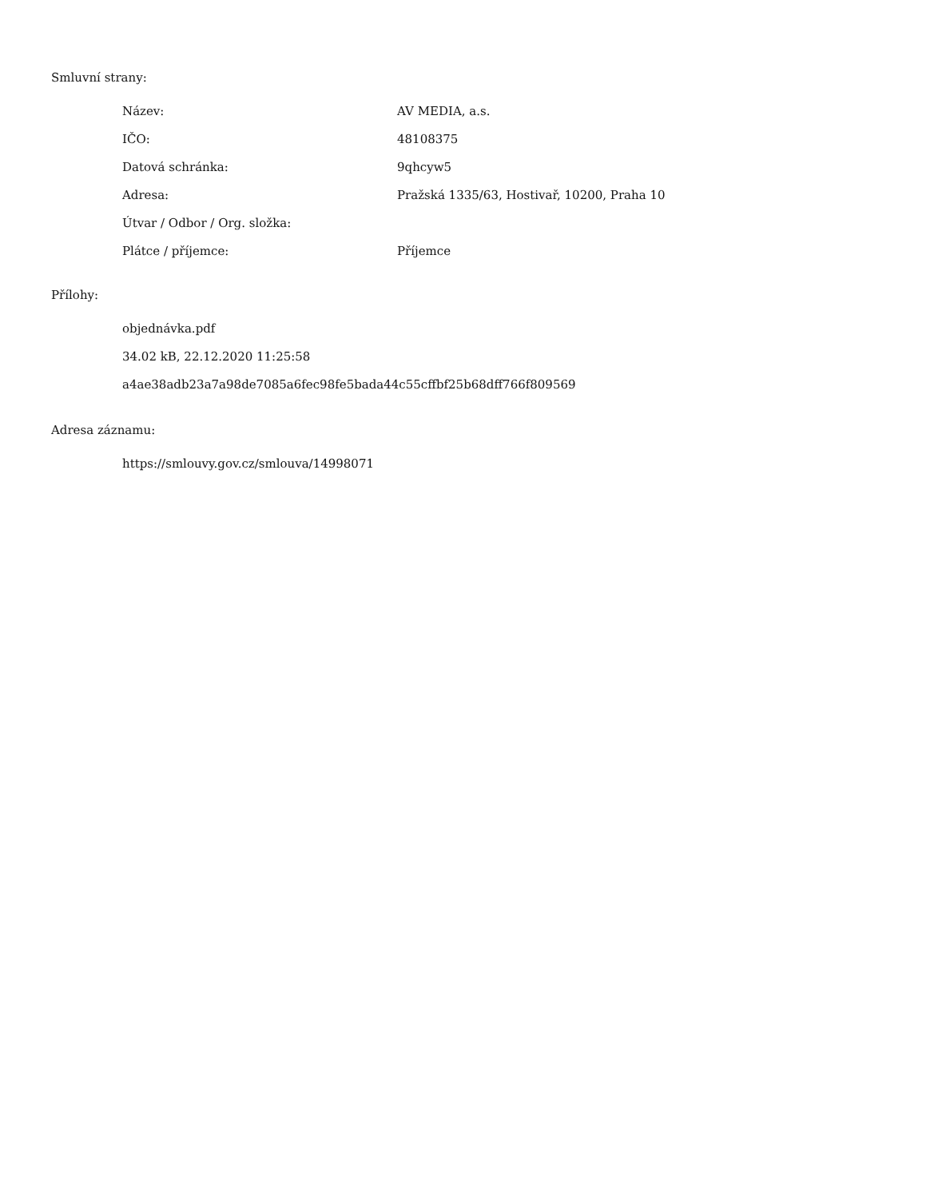Smluvní strany:
| Název: | AV MEDIA, a.s. |
| IČO: | 48108375 |
| Datová schránka: | 9qhcyw5 |
| Adresa: | Pražská 1335/63, Hostivař, 10200, Praha 10 |
| Útvar / Odbor / Org. složka: | |
| Plátce / příjemce: | Příjemce |
Přílohy:
objednávka.pdf
34.02 kB, 22.12.2020 11:25:58
a4ae38adb23a7a98de7085a6fec98fe5bada44c55cffbf25b68dff766f809569
Adresa záznamu:
https://smlouvy.gov.cz/smlouva/14998071